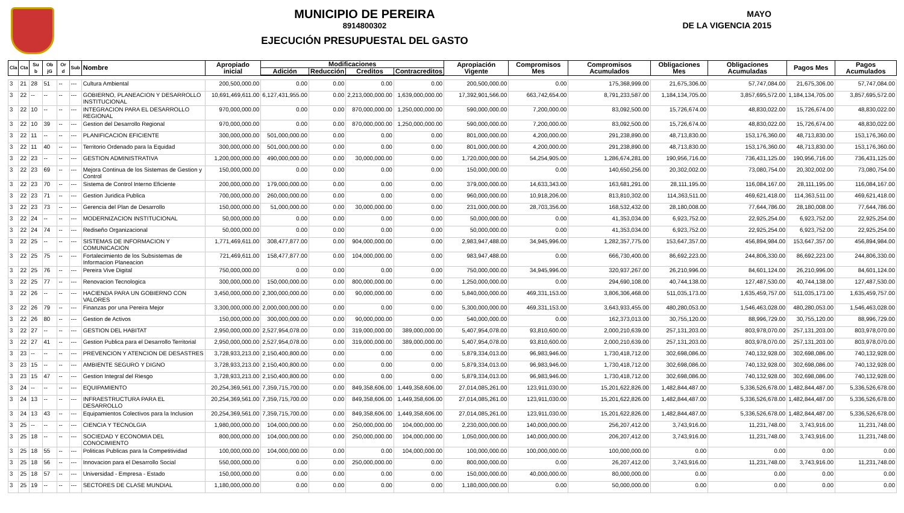MUNICIPIO DE PEREIRA
8914800302
EJECUCIÓN PRESUPUESTAL DEL GASTO
MAYO
DE LA VIGENCIA 2015
| Cla | Cta | Su b | Ob jG | Or d | Sub | Nombre | Apropiado inicial | Modificaciones | | | | Apropiación Vigente | Compromisos Mes | Compromisos Acumulados | Obligaciones Mes | Obligaciones Acumuladas | Pagos Mes | Pagos Acumulados |
| --- | --- | --- | --- | --- | --- | --- | --- | --- | --- | --- | --- | --- | --- | --- | --- | --- | --- | --- |
| | | | | | | | | Adición | Reducción | Creditos | Contracreditos | | | | | | | |
| 3 | 21 | 28 | 51 | -- | --- | Cultura Ambiental | 200,500,000.00 | 0.00 | 0.00 | 0.00 | 0.00 | 200,500,000.00 | 0.00 | 175,368,999.00 | 21,675,306.00 | 57,747,084.00 | 21,675,306.00 | 57,747,084.00 |
| 3 | 22 | -- | -- | -- | --- | GOBIERNO, PLANEACION Y DESARROLLO INSTITUCIONAL | 10,691,469,611.00 | 6,127,431,955.00 | 0.00 | 2,213,000,000.00 | 1,639,000,000.00 | 17,392,901,566.00 | 663,742,654.00 | 8,791,233,587.00 | 1,184,134,705.00 | 3,857,695,572.00 | 1,184,134,705.00 | 3,857,695,572.00 |
| 3 | 22 | 10 | -- | -- | --- | INTEGRACION PARA EL DESARROLLO REGIONAL | 970,000,000.00 | 0.00 | 0.00 | 870,000,000.00 | 1,250,000,000.00 | 590,000,000.00 | 7,200,000.00 | 83,092,500.00 | 15,726,674.00 | 48,830,022.00 | 15,726,674.00 | 48,830,022.00 |
| 3 | 22 | 10 | 39 | -- | --- | Gestion del Desarrollo Regional | 970,000,000.00 | 0.00 | 0.00 | 870,000,000.00 | 1,250,000,000.00 | 590,000,000.00 | 7,200,000.00 | 83,092,500.00 | 15,726,674.00 | 48,830,022.00 | 15,726,674.00 | 48,830,022.00 |
| 3 | 22 | 11 | -- | -- | --- | PLANIFICACION EFICIENTE | 300,000,000.00 | 501,000,000.00 | 0.00 | 0.00 | 0.00 | 801,000,000.00 | 4,200,000.00 | 291,238,890.00 | 48,713,830.00 | 153,176,360.00 | 48,713,830.00 | 153,176,360.00 |
| 3 | 22 | 11 | 40 | -- | --- | Territorio Ordenado para la Equidad | 300,000,000.00 | 501,000,000.00 | 0.00 | 0.00 | 0.00 | 801,000,000.00 | 4,200,000.00 | 291,238,890.00 | 48,713,830.00 | 153,176,360.00 | 48,713,830.00 | 153,176,360.00 |
| 3 | 22 | 23 | -- | -- | --- | GESTION ADMINISTRATIVA | 1,200,000,000.00 | 490,000,000.00 | 0.00 | 30,000,000.00 | 0.00 | 1,720,000,000.00 | 54,254,905.00 | 1,286,674,281.00 | 190,956,716.00 | 736,431,125.00 | 190,956,716.00 | 736,431,125.00 |
| 3 | 22 | 23 | 69 | -- | --- | Mejora Continua de los Sistemas de Gestion y Control | 150,000,000.00 | 0.00 | 0.00 | 0.00 | 0.00 | 150,000,000.00 | 0.00 | 140,650,256.00 | 20,302,002.00 | 73,080,754.00 | 20,302,002.00 | 73,080,754.00 |
| 3 | 22 | 23 | 70 | -- | --- | Sistema de Control Interno Eficiente | 200,000,000.00 | 179,000,000.00 | 0.00 | 0.00 | 0.00 | 379,000,000.00 | 14,633,343.00 | 163,681,291.00 | 28,111,195.00 | 116,084,167.00 | 28,111,195.00 | 116,084,167.00 |
| 3 | 22 | 23 | 71 | -- | --- | Gestion Juridica Publica | 700,000,000.00 | 260,000,000.00 | 0.00 | 0.00 | 0.00 | 960,000,000.00 | 10,918,206.00 | 813,810,302.00 | 114,363,511.00 | 469,621,418.00 | 114,363,511.00 | 469,621,418.00 |
| 3 | 22 | 23 | 73 | -- | --- | Gerencia del Plan de Desarrollo | 150,000,000.00 | 51,000,000.00 | 0.00 | 30,000,000.00 | 0.00 | 231,000,000.00 | 28,703,356.00 | 168,532,432.00 | 28,180,008.00 | 77,644,786.00 | 28,180,008.00 | 77,644,786.00 |
| 3 | 22 | 24 | -- | -- | --- | MODERNIZACION INSTITUCIONAL | 50,000,000.00 | 0.00 | 0.00 | 0.00 | 0.00 | 50,000,000.00 | 0.00 | 41,353,034.00 | 6,923,752.00 | 22,925,254.00 | 6,923,752.00 | 22,925,254.00 |
| 3 | 22 | 24 | 74 | -- | --- | Rediseño Organizacional | 50,000,000.00 | 0.00 | 0.00 | 0.00 | 0.00 | 50,000,000.00 | 0.00 | 41,353,034.00 | 6,923,752.00 | 22,925,254.00 | 6,923,752.00 | 22,925,254.00 |
| 3 | 22 | 25 | -- | -- | --- | SISTEMAS DE INFORMACION Y COMUNICACION | 1,771,469,611.00 | 308,477,877.00 | 0.00 | 904,000,000.00 | 0.00 | 2,983,947,488.00 | 34,945,996.00 | 1,282,357,775.00 | 153,647,357.00 | 456,894,984.00 | 153,647,357.00 | 456,894,984.00 |
| 3 | 22 | 25 | 75 | -- | --- | Fortalecimiento de los Subsistemas de Informacion Planeacion | 721,469,611.00 | 158,477,877.00 | 0.00 | 104,000,000.00 | 0.00 | 983,947,488.00 | 0.00 | 666,730,400.00 | 86,692,223.00 | 244,806,330.00 | 86,692,223.00 | 244,806,330.00 |
| 3 | 22 | 25 | 76 | -- | --- | Pereira Vive Digital | 750,000,000.00 | 0.00 | 0.00 | 0.00 | 0.00 | 750,000,000.00 | 34,945,996.00 | 320,937,267.00 | 26,210,996.00 | 84,601,124.00 | 26,210,996.00 | 84,601,124.00 |
| 3 | 22 | 25 | 77 | -- | --- | Renovacion Tecnologica | 300,000,000.00 | 150,000,000.00 | 0.00 | 800,000,000.00 | 0.00 | 1,250,000,000.00 | 0.00 | 294,690,108.00 | 40,744,138.00 | 127,487,530.00 | 40,744,138.00 | 127,487,530.00 |
| 3 | 22 | 26 | -- | -- | --- | HACIENDA PARA UN GOBIERNO CON VALORES | 3,450,000,000.00 | 2,300,000,000.00 | 0.00 | 90,000,000.00 | 0.00 | 5,840,000,000.00 | 469,331,153.00 | 3,806,306,468.00 | 511,035,173.00 | 1,635,459,757.00 | 511,035,173.00 | 1,635,459,757.00 |
| 3 | 22 | 26 | 79 | -- | --- | Finanzas por una Pereira Mejor | 3,300,000,000.00 | 2,000,000,000.00 | 0.00 | 0.00 | 0.00 | 5,300,000,000.00 | 469,331,153.00 | 3,643,933,455.00 | 480,280,053.00 | 1,546,463,028.00 | 480,280,053.00 | 1,546,463,028.00 |
| 3 | 22 | 26 | 80 | -- | --- | Gestion de Activos | 150,000,000.00 | 300,000,000.00 | 0.00 | 90,000,000.00 | 0.00 | 540,000,000.00 | 0.00 | 162,373,013.00 | 30,755,120.00 | 88,996,729.00 | 30,755,120.00 | 88,996,729.00 |
| 3 | 22 | 27 | -- | -- | --- | GESTION DEL HABITAT | 2,950,000,000.00 | 2,527,954,078.00 | 0.00 | 319,000,000.00 | 389,000,000.00 | 5,407,954,078.00 | 93,810,600.00 | 2,000,210,639.00 | 257,131,203.00 | 803,978,070.00 | 257,131,203.00 | 803,978,070.00 |
| 3 | 22 | 27 | 41 | -- | --- | Gestion Publica para el Desarrollo Territorial | 2,950,000,000.00 | 2,527,954,078.00 | 0.00 | 319,000,000.00 | 389,000,000.00 | 5,407,954,078.00 | 93,810,600.00 | 2,000,210,639.00 | 257,131,203.00 | 803,978,070.00 | 257,131,203.00 | 803,978,070.00 |
| 3 | 23 | -- | -- | -- | --- | PREVENCION Y ATENCION DE DESASTRES | 3,728,933,213.00 | 2,150,400,800.00 | 0.00 | 0.00 | 0.00 | 5,879,334,013.00 | 96,983,946.00 | 1,730,418,712.00 | 302,698,086.00 | 740,132,928.00 | 302,698,086.00 | 740,132,928.00 |
| 3 | 23 | 15 | -- | -- | --- | AMBIENTE SEGURO Y DIGNO | 3,728,933,213.00 | 2,150,400,800.00 | 0.00 | 0.00 | 0.00 | 5,879,334,013.00 | 96,983,946.00 | 1,730,418,712.00 | 302,698,086.00 | 740,132,928.00 | 302,698,086.00 | 740,132,928.00 |
| 3 | 23 | 15 | 47 | -- | --- | Gestion Integral del Riesgo | 3,728,933,213.00 | 2,150,400,800.00 | 0.00 | 0.00 | 0.00 | 5,879,334,013.00 | 96,983,946.00 | 1,730,418,712.00 | 302,698,086.00 | 740,132,928.00 | 302,698,086.00 | 740,132,928.00 |
| 3 | 24 | -- | -- | -- | --- | EQUIPAMIENTO | 20,254,369,561.00 | 7,359,715,700.00 | 0.00 | 849,358,606.00 | 1,449,358,606.00 | 27,014,085,261.00 | 123,911,030.00 | 15,201,622,826.00 | 1,482,844,487.00 | 5,336,526,678.00 | 1,482,844,487.00 | 5,336,526,678.00 |
| 3 | 24 | 13 | -- | -- | --- | INFRAESTRUCTURA PARA EL DESARROLLO | 20,254,369,561.00 | 7,359,715,700.00 | 0.00 | 849,358,606.00 | 1,449,358,606.00 | 27,014,085,261.00 | 123,911,030.00 | 15,201,622,826.00 | 1,482,844,487.00 | 5,336,526,678.00 | 1,482,844,487.00 | 5,336,526,678.00 |
| 3 | 24 | 13 | 43 | -- | --- | Equipamientos Colectivos para la Inclusion | 20,254,369,561.00 | 7,359,715,700.00 | 0.00 | 849,358,606.00 | 1,449,358,606.00 | 27,014,085,261.00 | 123,911,030.00 | 15,201,622,826.00 | 1,482,844,487.00 | 5,336,526,678.00 | 1,482,844,487.00 | 5,336,526,678.00 |
| 3 | 25 | -- | -- | -- | --- | CIENCIA Y TECNOLGIA | 1,980,000,000.00 | 104,000,000.00 | 0.00 | 250,000,000.00 | 104,000,000.00 | 2,230,000,000.00 | 140,000,000.00 | 256,207,412.00 | 3,743,916.00 | 11,231,748.00 | 3,743,916.00 | 11,231,748.00 |
| 3 | 25 | 18 | -- | -- | --- | SOCIEDAD Y ECONOMIA DEL CONOCIMIENTO | 800,000,000.00 | 104,000,000.00 | 0.00 | 250,000,000.00 | 104,000,000.00 | 1,050,000,000.00 | 140,000,000.00 | 206,207,412.00 | 3,743,916.00 | 11,231,748.00 | 3,743,916.00 | 11,231,748.00 |
| 3 | 25 | 18 | 55 | -- | --- | Politicas Publicas para la Competitividad | 100,000,000.00 | 104,000,000.00 | 0.00 | 0.00 | 104,000,000.00 | 100,000,000.00 | 100,000,000.00 | 100,000,000.00 | 0.00 | 0.00 | 0.00 | 0.00 |
| 3 | 25 | 18 | 56 | -- | --- | Innovacion para el Desarrollo Social | 550,000,000.00 | 0.00 | 0.00 | 250,000,000.00 | 0.00 | 800,000,000.00 | 0.00 | 26,207,412.00 | 3,743,916.00 | 11,231,748.00 | 3,743,916.00 | 11,231,748.00 |
| 3 | 25 | 18 | 57 | -- | --- | Universidad - Empresa - Estado | 150,000,000.00 | 0.00 | 0.00 | 0.00 | 0.00 | 150,000,000.00 | 40,000,000.00 | 80,000,000.00 | 0.00 | 0.00 | 0.00 | 0.00 |
| 3 | 25 | 19 | -- | -- | --- | SECTORES DE CLASE MUNDIAL | 1,180,000,000.00 | 0.00 | 0.00 | 0.00 | 0.00 | 1,180,000,000.00 | 0.00 | 50,000,000.00 | 0.00 | 0.00 | 0.00 | 0.00 |